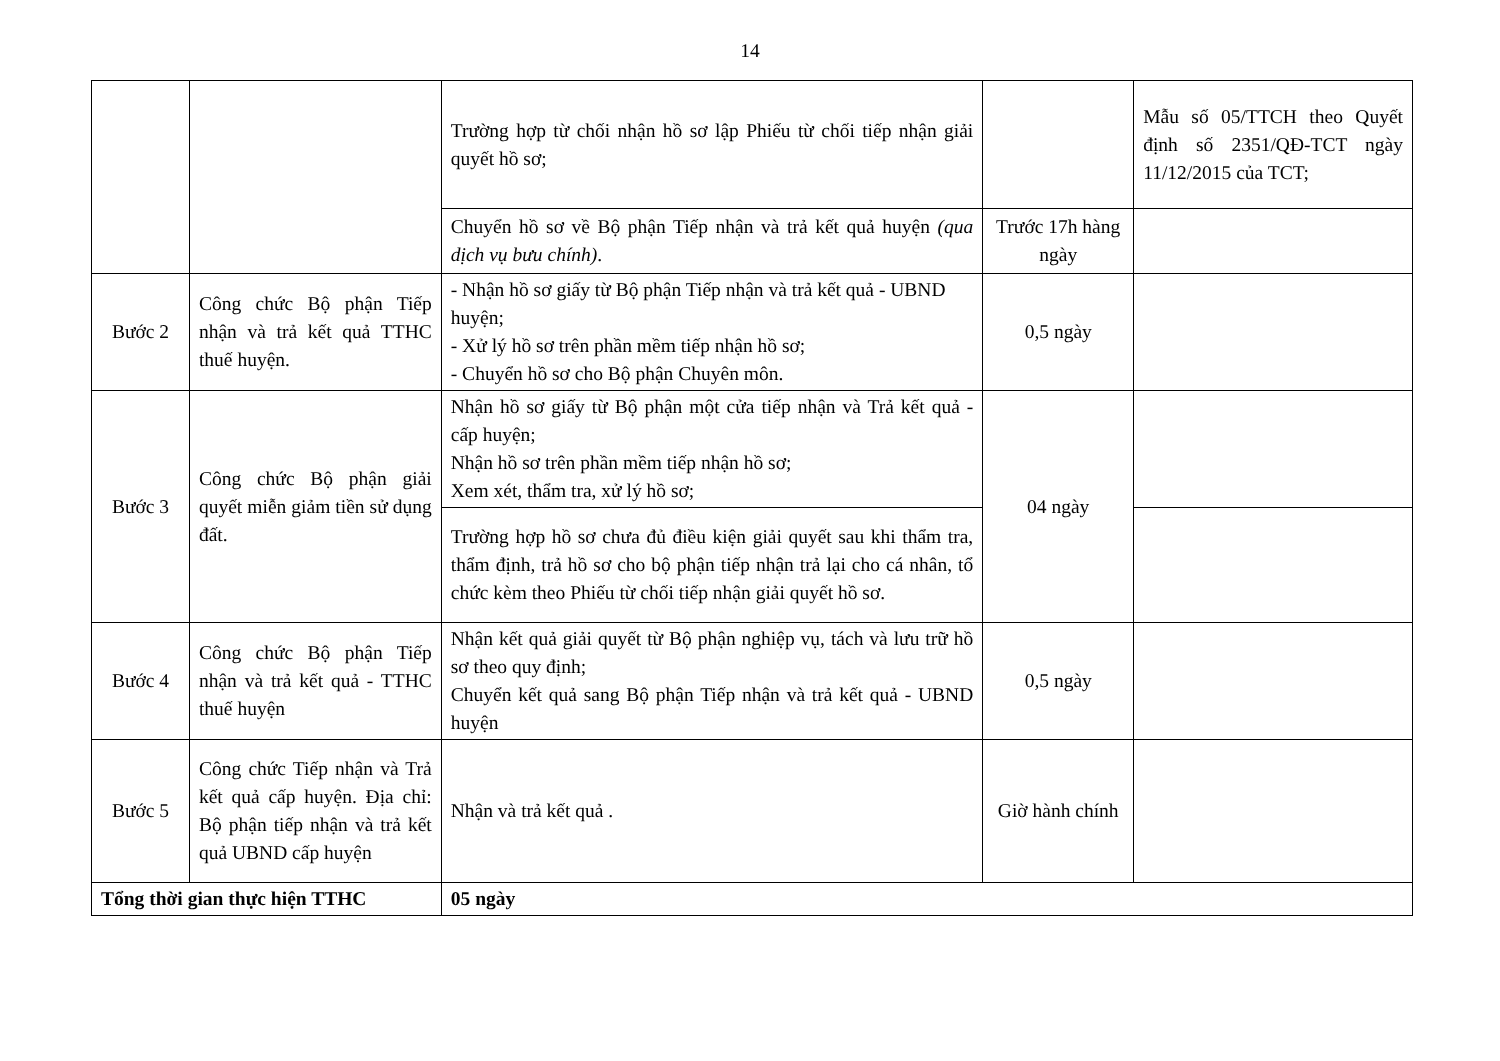14
| | | Trường hợp từ chối nhận hồ sơ lập Phiếu từ chối tiếp nhận giải quyết hồ sơ; | | Mẫu số 05/TTCH theo Quyết định số 2351/QĐ-TCT ngày 11/12/2015 của TCT; |
| | | Chuyển hồ sơ về Bộ phận Tiếp nhận và trả kết quả huyện (qua dịch vụ bưu chính) . | Trước 17h hàng ngày | |
| Bước 2 | Công chức Bộ phận Tiếp nhận và trả kết quả TTHC thuế huyện. | - Nhận hồ sơ giấy từ Bộ phận Tiếp nhận và trả kết quả - UBND huyện; - Xử lý hồ sơ trên phần mềm tiếp nhận hồ sơ; - Chuyển hồ sơ cho Bộ phận Chuyên môn. | 0,5 ngày | |
| Bước 3 | Công chức Bộ phận giải quyết miễn giảm tiền sử dụng đất. | Nhận hồ sơ giấy từ Bộ phận một cửa tiếp nhận và Trả kết quả - cấp huyện; Nhận hồ sơ trên phần mềm tiếp nhận hồ sơ; Xem xét, thẩm tra, xử lý hồ sơ; | 04 ngày | |
| | | Trường hợp hồ sơ chưa đủ điều kiện giải quyết sau khi thẩm tra, thẩm định, trả hồ sơ cho bộ phận tiếp nhận trả lại cho cá nhân, tổ chức kèm theo Phiếu từ chối tiếp nhận giải quyết hồ sơ. | | |
| Bước 4 | Công chức Bộ phận Tiếp nhận và trả kết quả - TTHC thuế huyện | Nhận kết quả giải quyết từ Bộ phận nghiệp vụ, tách và lưu trữ hồ sơ theo quy định; Chuyển kết quả sang Bộ phận Tiếp nhận và trả kết quả - UBND huyện | 0,5 ngày | |
| Bước 5 | Công chức Tiếp nhận và Trả kết quả cấp huyện. Địa chỉ: Bộ phận tiếp nhận và trả kết quả UBND cấp huyện | Nhận và trả kết quả . | Giờ hành chính | |
| Tổng thời gian thực hiện TTHC | | 05 ngày | | |